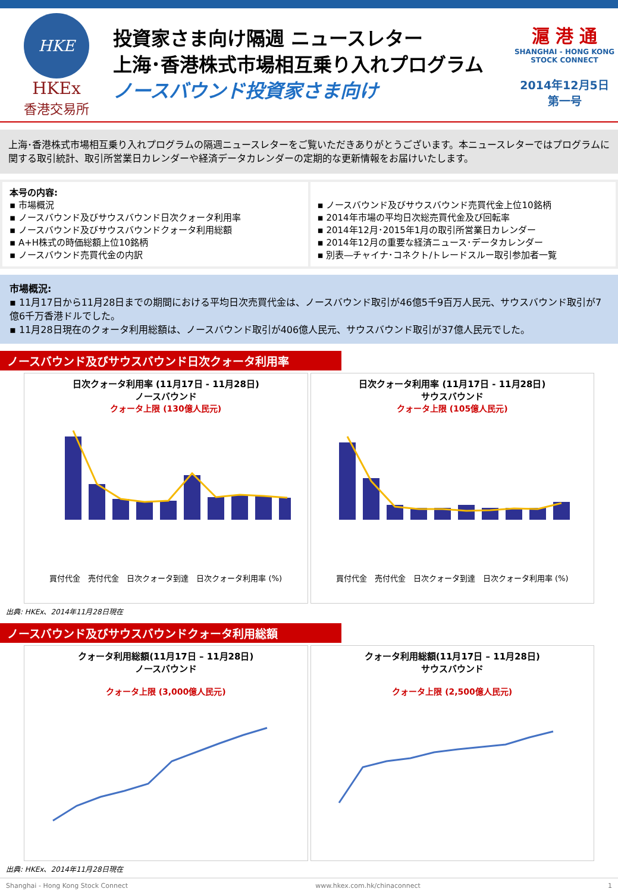HKE
HKEx
香港交易所
投資家さま向け隔週 ニュースレター
上海･香港株式市場相互乗り入れプログラム
ノースバウンド投資家さま向け
滬 港 通
SHANGHAI - HONG KONG
STOCK CONNECT
2014年12月5日　第一号
上海･香港株式市場相互乗り入れプログラムの隔週ニュースレターをご覧いただきありがとうございます。本ニュースレターではプログラムに関する取引統計、取引所営業日カレンダーや経済データカレンダーの定期的な更新情報をお届けいたします。
本号の内容:
▪ 市場概況
▪ ノースバウンド及びサウスバウンド日次クォータ利用率
▪ ノースバウンド及びサウスバウンドクォータ利用総額
▪ A+H株式の時価総額上位10銘柄
▪ ノースバウンド売買代金の内訳
▪ ノースバウンド及びサウスバウンド売買代金上位10銘柄
▪ 2014年市場の平均日次総売買代金及び回転率
▪ 2014年12月･2015年1月の取引所営業日カレンダー
▪ 2014年12月の重要な経済ニュース･データカレンダー
▪ 別表―チャイナ･コネクト/トレードスルー取引参加者一覧
市場概況:
▪ 11月17日から11月28日までの期間における平均日次売買代金は、ノースバウンド取引が46億5千9百万人民元、サウスバウンド取引が7億6千万香港ドルでした。
▪ 11月28日現在のクォータ利用総額は、ノースバウンド取引が406億人民元、サウスバウンド取引が37億人民元でした。
ノースバウンド及びサウスバウンド日次クォータ利用率
日次クォータ利用率 (11月17日 - 11月28日)
ノースバウンド
クォータ上限 (130億人民元)
買付代金　売付代金　日次クォータ到達　日次クォータ利用率 (%)
日次クォータ利用率 (11月17日 - 11月28日)
サウスバウンド
クォータ上限 (105億人民元)
買付代金　売付代金　日次クォータ到達　日次クォータ利用率 (%)
出典: HKEx、2014年11月28日現在
ノースバウンド及びサウスバウンドクォータ利用総額
クォータ利用総額(11月17日 – 11月28日)
ノースバウンド
クォータ上限 (3,000億人民元)
クォータ利用総額(11月17日 – 11月28日)
サウスバウンド
クォータ上限 (2,500億人民元)
出典: HKEx、2014年11月28日現在
Shanghai - Hong Kong Stock Connect www.hkex.com.hk/chinaconnect 1